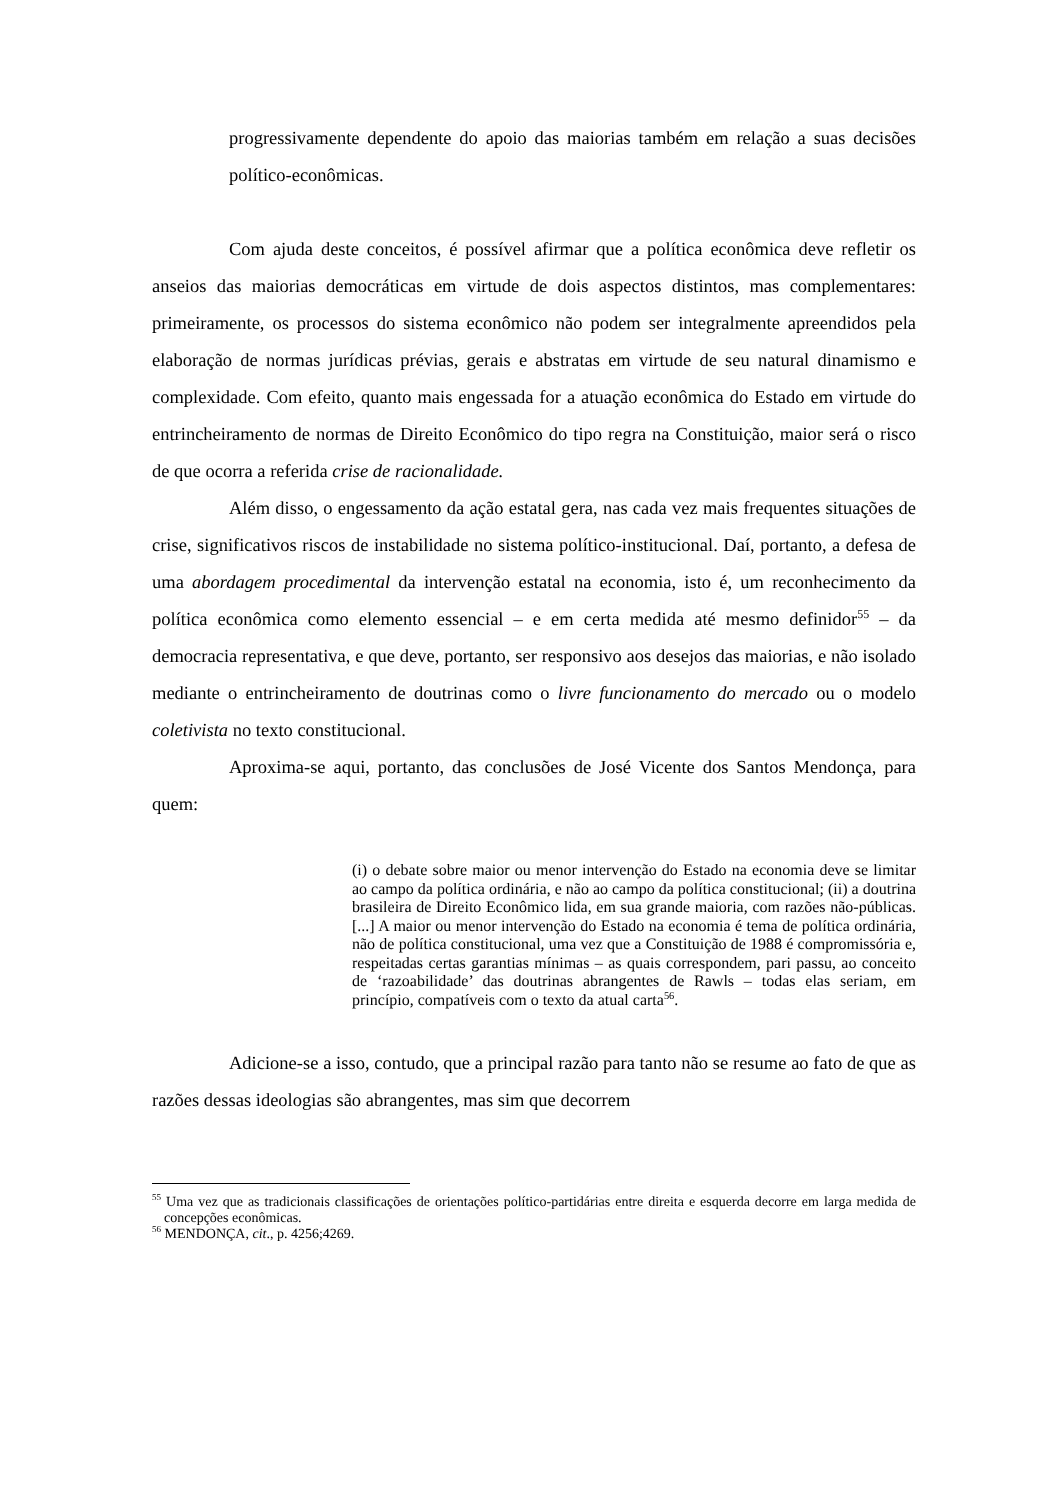progressivamente dependente do apoio das maiorias também em relação a suas decisões político-econômicas.
Com ajuda deste conceitos, é possível afirmar que a política econômica deve refletir os anseios das maiorias democráticas em virtude de dois aspectos distintos, mas complementares: primeiramente, os processos do sistema econômico não podem ser integralmente apreendidos pela elaboração de normas jurídicas prévias, gerais e abstratas em virtude de seu natural dinamismo e complexidade. Com efeito, quanto mais engessada for a atuação econômica do Estado em virtude do entrincheiramento de normas de Direito Econômico do tipo regra na Constituição, maior será o risco de que ocorra a referida crise de racionalidade.
Além disso, o engessamento da ação estatal gera, nas cada vez mais frequentes situações de crise, significativos riscos de instabilidade no sistema político-institucional. Daí, portanto, a defesa de uma abordagem procedimental da intervenção estatal na economia, isto é, um reconhecimento da política econômica como elemento essencial – e em certa medida até mesmo definidor<sup>55</sup> – da democracia representativa, e que deve, portanto, ser responsivo aos desejos das maiorias, e não isolado mediante o entrincheiramento de doutrinas como o livre funcionamento do mercado ou o modelo coletivista no texto constitucional.
Aproxima-se aqui, portanto, das conclusões de José Vicente dos Santos Mendonça, para quem:
(i) o debate sobre maior ou menor intervenção do Estado na economia deve se limitar ao campo da política ordinária, e não ao campo da política constitucional; (ii) a doutrina brasileira de Direito Econômico lida, em sua grande maioria, com razões não-públicas. [...] A maior ou menor intervenção do Estado na economia é tema de política ordinária, não de política constitucional, uma vez que a Constituição de 1988 é compromissória e, respeitadas certas garantias mínimas – as quais correspondem, pari passu, ao conceito de ‘razoabilidade’ das doutrinas abrangentes de Rawls – todas elas seriam, em princípio, compatíveis com o texto da atual carta<sup>56</sup>.
Adicione-se a isso, contudo, que a principal razão para tanto não se resume ao fato de que as razões dessas ideologias são abrangentes, mas sim que decorrem
<sup>55</sup> Uma vez que as tradicionais classificações de orientações político-partidárias entre direita e esquerda decorre em larga medida de concepções econômicas.
<sup>56</sup> MENDONÇA, cit., p. 4256;4269.